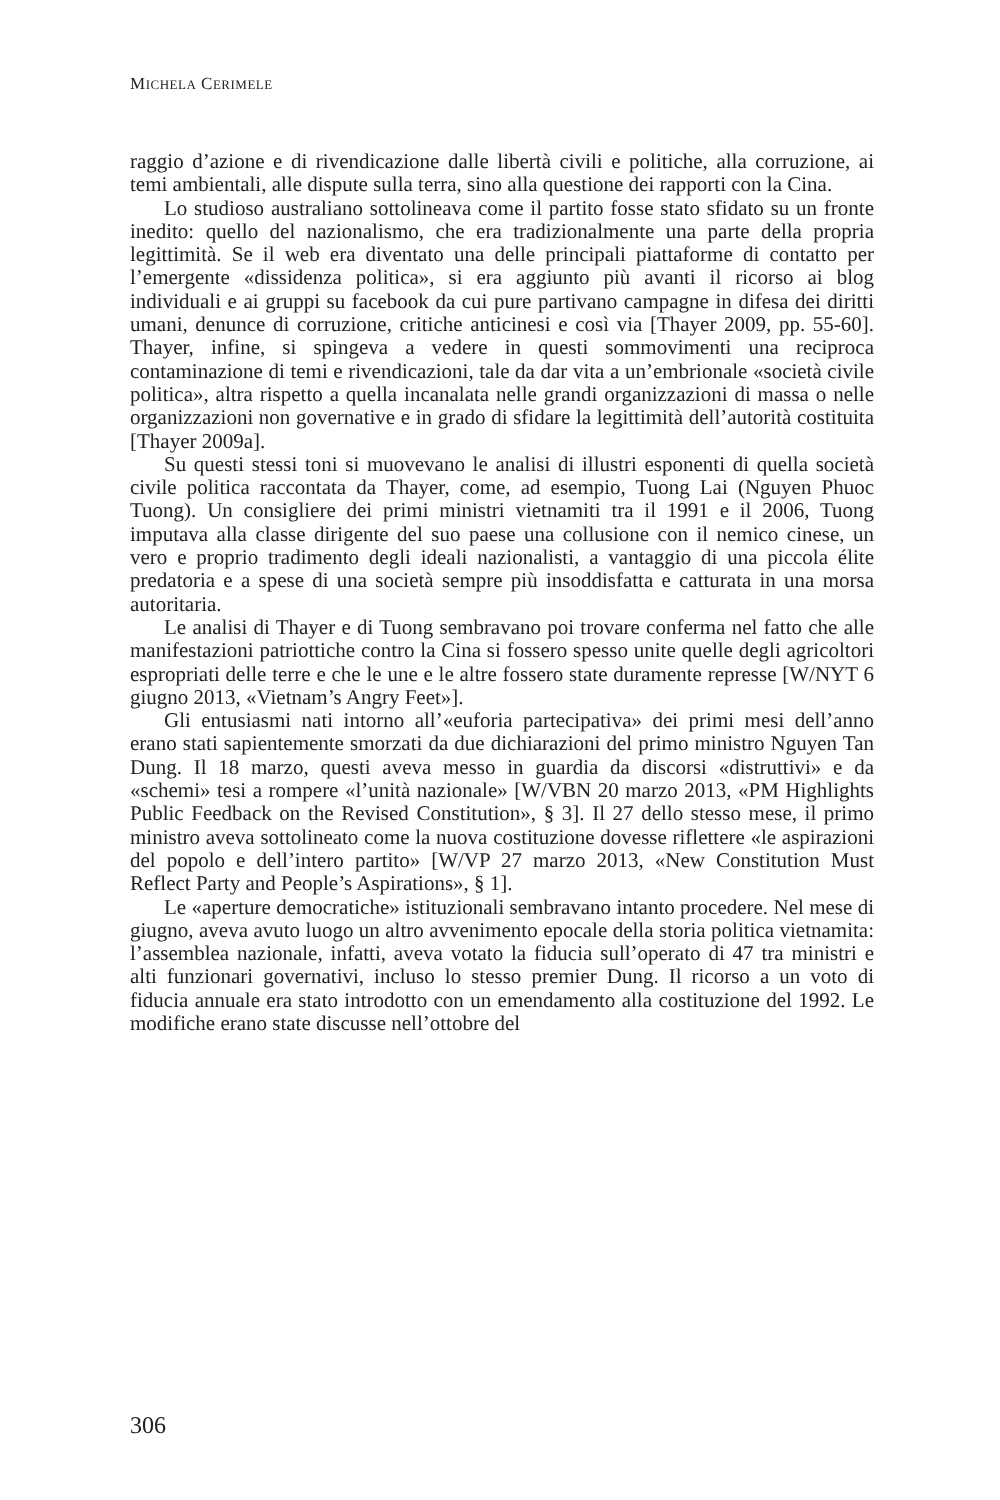MICHELA CERIMELE
raggio d’azione e di rivendicazione dalle libertà civili e politiche, alla corruzione, ai temi ambientali, alle dispute sulla terra, sino alla questione dei rapporti con la Cina.
Lo studioso australiano sottolineava come il partito fosse stato sfidato su un fronte inedito: quello del nazionalismo, che era tradizionalmente una parte della propria legittimità. Se il web era diventato una delle principali piattaforme di contatto per l’emergente «dissidenza politica», si era aggiunto più avanti il ricorso ai blog individuali e ai gruppi su facebook da cui pure partivano campagne in difesa dei diritti umani, denunce di corruzione, critiche anticinesi e così via [Thayer 2009, pp. 55-60]. Thayer, infine, si spingeva a vedere in questi sommovimenti una reciproca contaminazione di temi e rivendicazioni, tale da dar vita a un’embrionale «società civile politica», altra rispetto a quella incanalata nelle grandi organizzazioni di massa o nelle organizzazioni non governative e in grado di sfidare la legittimità dell’autorità costituita [Thayer 2009a].
Su questi stessi toni si muovevano le analisi di illustri esponenti di quella società civile politica raccontata da Thayer, come, ad esempio, Tuong Lai (Nguyen Phuoc Tuong). Un consigliere dei primi ministri vietnamiti tra il 1991 e il 2006, Tuong imputava alla classe dirigente del suo paese una collusione con il nemico cinese, un vero e proprio tradimento degli ideali nazionalisti, a vantaggio di una piccola élite predatoria e a spese di una società sempre più insoddisfatta e catturata in una morsa autoritaria.
Le analisi di Thayer e di Tuong sembravano poi trovare conferma nel fatto che alle manifestazioni patriottiche contro la Cina si fossero spesso unite quelle degli agricoltori espropriati delle terre e che le une e le altre fossero state duramente represse [W/NYT 6 giugno 2013, «Vietnam’s Angry Feet»].
Gli entusiasmi nati intorno all’«euforia partecipativa» dei primi mesi dell’anno erano stati sapientemente smorzati da due dichiarazioni del primo ministro Nguyen Tan Dung. Il 18 marzo, questi aveva messo in guardia da discorsi «distruttivi» e da «schemi» tesi a rompere «l’unità nazionale» [W/VBN 20 marzo 2013, «PM Highlights Public Feedback on the Revised Constitution», § 3]. Il 27 dello stesso mese, il primo ministro aveva sottolineato come la nuova costituzione dovesse riflettere «le aspirazioni del popolo e dell’intero partito» [W/VP 27 marzo 2013, «New Constitution Must Reflect Party and People’s Aspirations», § 1].
Le «aperture democratiche» istituzionali sembravano intanto procedere. Nel mese di giugno, aveva avuto luogo un altro avvenimento epocale della storia politica vietnamita: l’assemblea nazionale, infatti, aveva votato la fiducia sull’operato di 47 tra ministri e alti funzionari governativi, incluso lo stesso premier Dung. Il ricorso a un voto di fiducia annuale era stato introdotto con un emendamento alla costituzione del 1992. Le modifiche erano state discusse nell’ottobre del
306